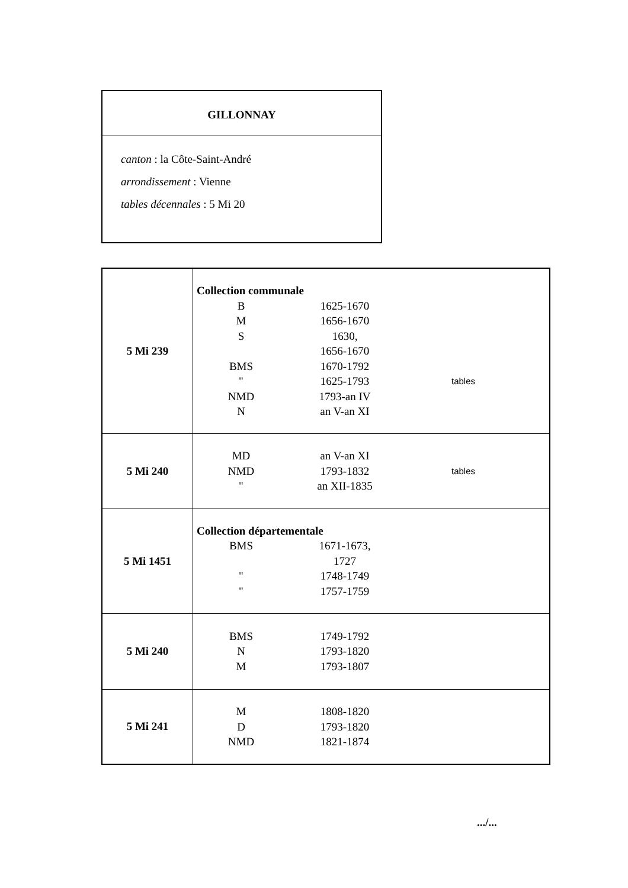GILLONNAY
canton : la Côte-Saint-André
arrondissement : Vienne
tables décennales : 5 Mi 20
| 5 Mi 239 | Collection communale B 1625-1670 M 1656-1670 S 1630, 1656-1670 BMS 1670-1792 " 1625-1793 tables NMD 1793-an IV N an V-an XI |
| 5 Mi 240 | MD an V-an XI NMD 1793-1832 tables " an XII-1835 |
| 5 Mi 1451 | Collection départementale BMS 1671-1673, 1727 " 1748-1749 " 1757-1759 |
| 5 Mi 240 | BMS 1749-1792 N 1793-1820 M 1793-1807 |
| 5 Mi 241 | M 1808-1820 D 1793-1820 NMD 1821-1874 |
.../...